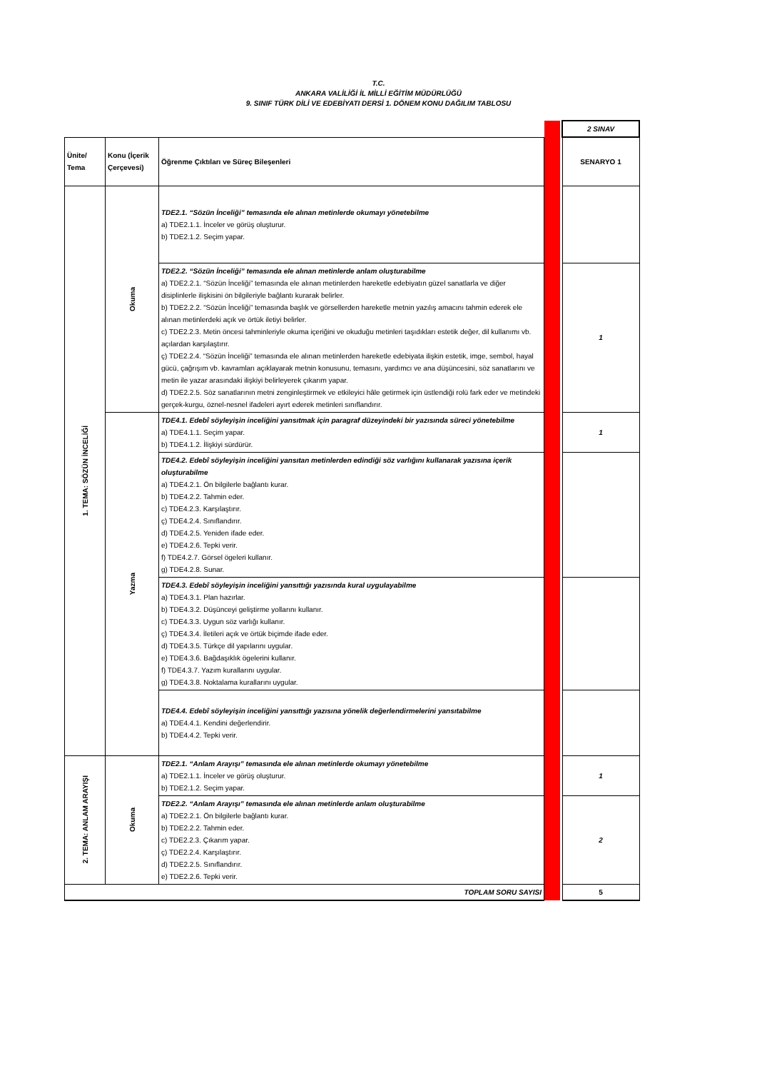T.C.
ANKARA VALİLİĞİ İL MİLLİ EĞİTİM MÜDÜRLÜĞÜ
9. SINIF TÜRK DİLİ VE EDEBİYATI DERSİ 1. DÖNEM KONU DAĞILIM TABLOSU
| | | | | | 2 SINAV |
| Ünite/ Tema | Konu (İçerik Çerçevesi) | Öğrenme Çıktıları ve Süreç Bileşenleri | | | SENARYO 1 |
| 1. TEMA: SÖZÜN İNCELİĞİ | Okuma | TDE2.1. “Sözün İnceliği” temasında ele alınan metinlerde okumayı yönetebilme a) TDE2.1.1. İnceler ve görüş oluşturur. b) TDE2.1.2. Seçim yapar. | | | |
| | | TDE2.2. “Sözün İnceliği” temasında ele alınan metinlerde anlam oluşturabilme a) TDE2.2.1. “Sözün İnceliği” temasında ele alınan metinlerden hareketle edebiyatın güzel sanatlarla ve diğer disiplinlerle ilişkisini ön bilgileriyle bağlantı kurarak belirler. b) TDE2.2.2. “Sözün İnceliği” temasında başlık ve görsellerden hareketle metnin yazılış amacını tahmin ederek ele alınan metinlerdeki açık ve örtük iletiyi belirler. c) TDE2.2.3. Metin öncesi tahminleriyle okuma içeriğini ve okuduğu metinleri taşıdıkları estetik değer, dil kullanımı vb. açılardan karşılaştırır. ç) TDE2.2.4. “Sözün İnceliği” temasında ele alınan metinlerden hareketle edebiyata ilişkin estetik, imge, sembol, hayal gücü, çağrışım vb. kavramları açıklayarak metnin konusunu, temasını, yardımcı ve ana düşüncesini, söz sanatlarını ve metin ile yazar arasındaki ilişkiyi belirleyerek çıkarım yapar. d) TDE2.2.5. Söz sanatlarının metni zenginleştirmek ve etkileyici hâle getirmek için üstlendiği rolü fark eder ve metindeki gerçek-kurgu, öznel-nesnel ifadeleri ayırt ederek metinleri sınıflandırır. | | | 1 |
| | Yazma | TDE4.1. Edebî söyleyişin inceliğini yansıtmak için paragraf düzeyindeki bir yazısında süreci yönetebilme a) TDE4.1.1. Seçim yapar. b) TDE4.1.2. İlişkiyi sürdürür. | | | 1 |
| | | TDE4.2. Edebî söyleyişin inceliğini yansıtan metinlerden edindiği söz varlığını kullanarak yazısına içerik oluşturabilme a) TDE4.2.1. Ön bilgilerle bağlantı kurar. b) TDE4.2.2. Tahmin eder. c) TDE4.2.3. Karşılaştırır. ç) TDE4.2.4. Sınıflandırır. d) TDE4.2.5. Yeniden ifade eder. e) TDE4.2.6. Tepki verir. f) TDE4.2.7. Görsel ögeleri kullanır. g) TDE4.2.8. Sunar. | | | |
| | | TDE4.3. Edebî söyleyişin inceliğini yansıttığı yazısında kural uygulayabilme a) TDE4.3.1. Plan hazırlar. b) TDE4.3.2. Düşünceyi geliştirme yollarını kullanır. c) TDE4.3.3. Uygun söz varlığı kullanır. ç) TDE4.3.4. İletileri açık ve örtük biçimde ifade eder. d) TDE4.3.5. Türkçe dil yapılarını uygular. e) TDE4.3.6. Bağdaşıklık ögelerini kullanır. f) TDE4.3.7. Yazım kurallarını uygular. g) TDE4.3.8. Noktalama kurallarını uygular. | | | |
| | | TDE4.4. Edebî söyleyişin inceliğini yansıttığı yazısına yönelik değerlendirmelerini yansıtabilme a) TDE4.4.1. Kendini değerlendirir. b) TDE4.4.2. Tepki verir. | | | |
| 2. TEMA: ANLAM ARAYIŞI | Okuma | TDE2.1. “Anlam Arayışı” temasında ele alınan metinlerde okumayı yönetebilme a) TDE2.1.1. İnceler ve görüş oluşturur. b) TDE2.1.2. Seçim yapar. | | | 1 |
| | | TDE2.2. “Anlam Arayışı” temasında ele alınan metinlerde anlam oluşturabilme a) TDE2.2.1. Ön bilgilerle bağlantı kurar. b) TDE2.2.2. Tahmin eder. c) TDE2.2.3. Çıkarım yapar. ç) TDE2.2.4. Karşılaştırır. d) TDE2.2.5. Sınıflandırır. e) TDE2.2.6. Tepki verir. | | | 2 |
| TOPLAM SORU SAYISI | | | | | 5 |